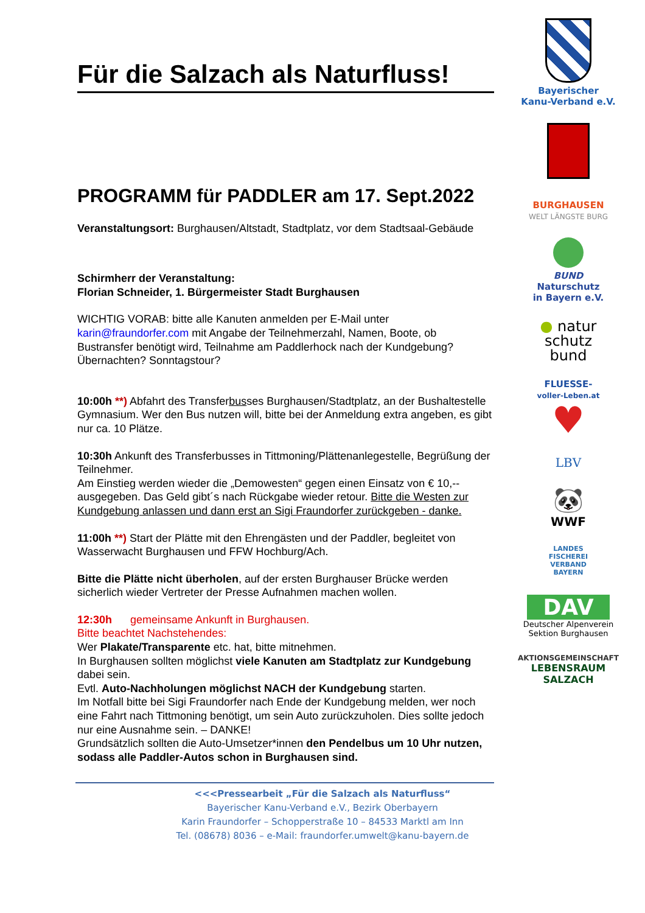Für die Salzach als Naturfluss!
PROGRAMM für PADDLER am 17. Sept.2022
Veranstaltungsort: Burghausen/Altstadt, Stadtplatz, vor dem Stadtsaal-Gebäude
Schirmherr der Veranstaltung:
Florian Schneider, 1. Bürgermeister Stadt Burghausen
WICHTIG VORAB: bitte alle Kanuten anmelden per E-Mail unter karin@fraundorfer.com mit Angabe der Teilnehmerzahl, Namen, Boote, ob Bustransfer benötigt wird, Teilnahme am Paddlerhock nach der Kundgebung? Übernachten? Sonntagstour?
10:00h **) Abfahrt des Transferbusses Burghausen/Stadtplatz, an der Bushaltestelle Gymnasium. Wer den Bus nutzen will, bitte bei der Anmeldung extra angeben, es gibt nur ca. 10 Plätze.
10:30h Ankunft des Transferbusses in Tittmoning/Plättenanlegestelle, Begrüßung der Teilnehmer.
Am Einstieg werden wieder die „Demowesten“ gegen einen Einsatz von € 10,-- ausgegeben. Das Geld gibt´s nach Rückgabe wieder retour. Bitte die Westen zur Kundgebung anlassen und dann erst an Sigi Fraundorfer zurückgeben - danke.
11:00h **) Start der Plätte mit den Ehrengästen und der Paddler, begleitet von Wasserwacht Burghausen und FFW Hochburg/Ach.
Bitte die Plätte nicht überholen, auf der ersten Burghauser Brücke werden sicherlich wieder Vertreter der Presse Aufnahmen machen wollen.
12:30h gemeinsame Ankunft in Burghausen.
Bitte beachtet Nachstehendes:
Wer Plakate/Transparente etc. hat, bitte mitnehmen.
In Burghausen sollten möglichst viele Kanuten am Stadtplatz zur Kundgebung dabei sein.
Evtl. Auto-Nachholungen möglichst NACH der Kundgebung starten.
Im Notfall bitte bei Sigi Fraundorfer nach Ende der Kundgebung melden, wer noch eine Fahrt nach Tittmoning benötigt, um sein Auto zurückzuholen. Dies sollte jedoch nur eine Ausnahme sein. – DANKE!
Grundsätzlich sollten die Auto-Umsetzer*innen den Pendelbus um 10 Uhr nutzen, sodass alle Paddler-Autos schon in Burghausen sind.
Bayerischer
Kanu-Verband e.V.
BURGHAUSEN
WELT LÄNGSTE BURG
BUND
Naturschutz
in Bayern e.V.
● natur
schutz
bund
FLUESSE-
voller-Leben.at
♥
LBV
🐼
WWF
LANDES
FISCHEREI
VERBAND
BAYERN
DAV
Deutscher Alpenverein
Sektion Burghausen
AKTIONSGEMEINSCHAFT
LEBENSRAUM SALZACH
<<<Pressearbeit „Für die Salzach als Naturfluss“
Bayerischer Kanu-Verband e.V., Bezirk Oberbayern
Karin Fraundorfer – Schopperstraße 10 – 84533 Marktl am Inn
Tel. (08678) 8036 – e-Mail: fraundorfer.umwelt@kanu-bayern.de